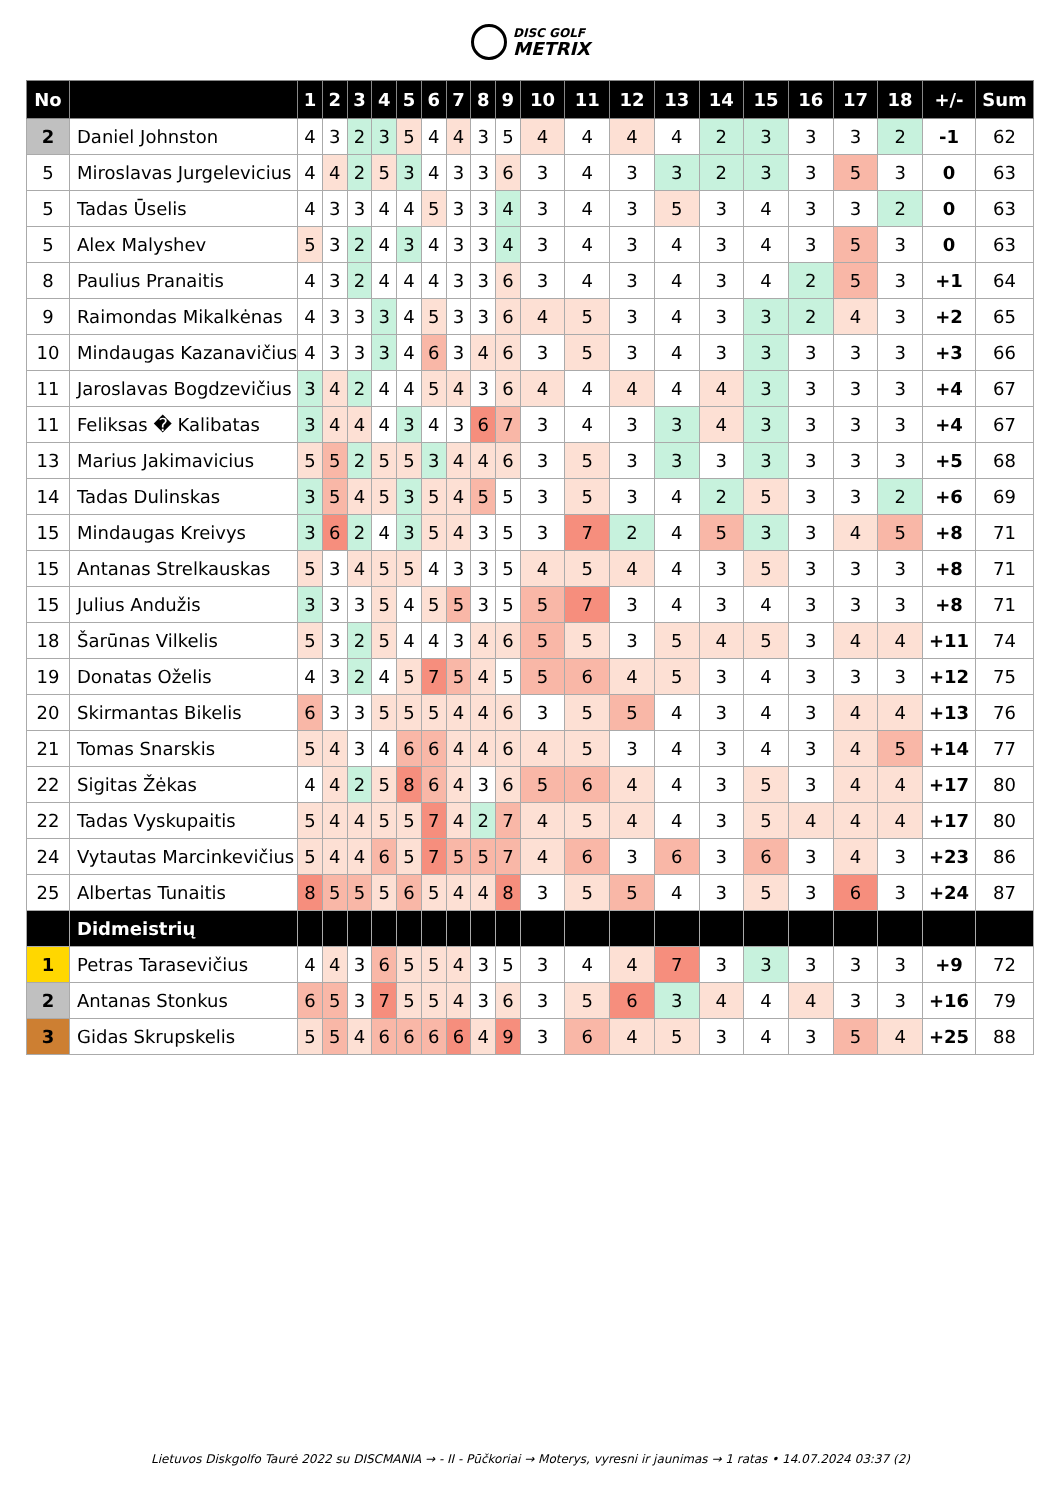DISC GOLF
METRIX
| No | | 1 | 2 | 3 | 4 | 5 | 6 | 7 | 8 | 9 | 10 | 11 | 12 | 13 | 14 | 15 | 16 | 17 | 18 | +/- | Sum |
| --- | --- | --- | --- | --- | --- | --- | --- | --- | --- | --- | --- | --- | --- | --- | --- | --- | --- | --- | --- | --- | --- |
| 2 | Daniel Johnston | 4 | 3 | 2 | 3 | 5 | 4 | 4 | 3 | 5 | 4 | 4 | 4 | 4 | 2 | 3 | 3 | 3 | 2 | -1 | 62 |
| 5 | Miroslavas Jurgelevicius | 4 | 4 | 2 | 5 | 3 | 4 | 3 | 3 | 6 | 3 | 4 | 3 | 3 | 2 | 3 | 3 | 5 | 3 | 0 | 63 |
| 5 | Tadas Ūselis | 4 | 3 | 3 | 4 | 4 | 5 | 3 | 3 | 4 | 3 | 4 | 3 | 5 | 3 | 4 | 3 | 3 | 2 | 0 | 63 |
| 5 | Alex Malyshev | 5 | 3 | 2 | 4 | 3 | 4 | 3 | 3 | 4 | 3 | 4 | 3 | 4 | 3 | 4 | 3 | 5 | 3 | 0 | 63 |
| 8 | Paulius Pranaitis | 4 | 3 | 2 | 4 | 4 | 4 | 3 | 3 | 6 | 3 | 4 | 3 | 4 | 3 | 4 | 2 | 5 | 3 | +1 | 64 |
| 9 | Raimondas Mikalkėnas | 4 | 3 | 3 | 3 | 4 | 5 | 3 | 3 | 6 | 4 | 5 | 3 | 4 | 3 | 3 | 2 | 4 | 3 | +2 | 65 |
| 10 | Mindaugas Kazanavičius | 4 | 3 | 3 | 3 | 4 | 6 | 3 | 4 | 6 | 3 | 5 | 3 | 4 | 3 | 3 | 3 | 3 | 3 | +3 | 66 |
| 11 | Jaroslavas Bogdzevičius | 3 | 4 | 2 | 4 | 4 | 5 | 4 | 3 | 6 | 4 | 4 | 4 | 4 | 4 | 3 | 3 | 3 | 3 | +4 | 67 |
| 11 | Feliksas � Kalibatas | 3 | 4 | 4 | 4 | 3 | 4 | 3 | 6 | 7 | 3 | 4 | 3 | 3 | 4 | 3 | 3 | 3 | 3 | +4 | 67 |
| 13 | Marius Jakimavicius | 5 | 5 | 2 | 5 | 5 | 3 | 4 | 4 | 6 | 3 | 5 | 3 | 3 | 3 | 3 | 3 | 3 | 3 | +5 | 68 |
| 14 | Tadas Dulinskas | 3 | 5 | 4 | 5 | 3 | 5 | 4 | 5 | 5 | 3 | 5 | 3 | 4 | 2 | 5 | 3 | 3 | 2 | +6 | 69 |
| 15 | Mindaugas Kreivys | 3 | 6 | 2 | 4 | 3 | 5 | 4 | 3 | 5 | 3 | 7 | 2 | 4 | 5 | 3 | 3 | 4 | 5 | +8 | 71 |
| 15 | Antanas Strelkauskas | 5 | 3 | 4 | 5 | 5 | 4 | 3 | 3 | 5 | 4 | 5 | 4 | 4 | 3 | 5 | 3 | 3 | 3 | +8 | 71 |
| 15 | Julius Andužis | 3 | 3 | 3 | 5 | 4 | 5 | 5 | 3 | 5 | 5 | 7 | 3 | 4 | 3 | 4 | 3 | 3 | 3 | +8 | 71 |
| 18 | Šarūnas Vilkelis | 5 | 3 | 2 | 5 | 4 | 4 | 3 | 4 | 6 | 5 | 5 | 3 | 5 | 4 | 5 | 3 | 4 | 4 | +11 | 74 |
| 19 | Donatas Oželis | 4 | 3 | 2 | 4 | 5 | 7 | 5 | 4 | 5 | 5 | 6 | 4 | 5 | 3 | 4 | 3 | 3 | 3 | +12 | 75 |
| 20 | Skirmantas Bikelis | 6 | 3 | 3 | 5 | 5 | 5 | 4 | 4 | 6 | 3 | 5 | 5 | 4 | 3 | 4 | 3 | 4 | 4 | +13 | 76 |
| 21 | Tomas Snarskis | 5 | 4 | 3 | 4 | 6 | 6 | 4 | 4 | 6 | 4 | 5 | 3 | 4 | 3 | 4 | 3 | 4 | 5 | +14 | 77 |
| 22 | Sigitas Žėkas | 4 | 4 | 2 | 5 | 8 | 6 | 4 | 3 | 6 | 5 | 6 | 4 | 4 | 3 | 5 | 3 | 4 | 4 | +17 | 80 |
| 22 | Tadas Vyskupaitis | 5 | 4 | 4 | 5 | 5 | 7 | 4 | 2 | 7 | 4 | 5 | 4 | 4 | 3 | 5 | 4 | 4 | 4 | +17 | 80 |
| 24 | Vytautas Marcinkevičius | 5 | 4 | 4 | 6 | 5 | 7 | 5 | 5 | 7 | 4 | 6 | 3 | 6 | 3 | 6 | 3 | 4 | 3 | +23 | 86 |
| 25 | Albertas Tunaitis | 8 | 5 | 5 | 5 | 6 | 5 | 4 | 4 | 8 | 3 | 5 | 5 | 4 | 3 | 5 | 3 | 6 | 3 | +24 | 87 |
| | Didmeistrių | | | | | | | | | | | | | | | | | | | | |
| 1 | Petras Tarasevičius | 4 | 4 | 3 | 6 | 5 | 5 | 4 | 3 | 5 | 3 | 4 | 4 | 7 | 3 | 3 | 3 | 3 | 3 | +9 | 72 |
| 2 | Antanas Stonkus | 6 | 5 | 3 | 7 | 5 | 5 | 4 | 3 | 6 | 3 | 5 | 6 | 3 | 4 | 4 | 4 | 3 | 3 | +16 | 79 |
| 3 | Gidas Skrupskelis | 5 | 5 | 4 | 6 | 6 | 6 | 6 | 4 | 9 | 3 | 6 | 4 | 5 | 3 | 4 | 3 | 5 | 4 | +25 | 88 |
Lietuvos Diskgolfo Taurė 2022 su DISCMANIA → - II - Pūčkoriai → Moterys, vyresni ir jaunimas → 1 ratas • 14.07.2024 03:37 (2)